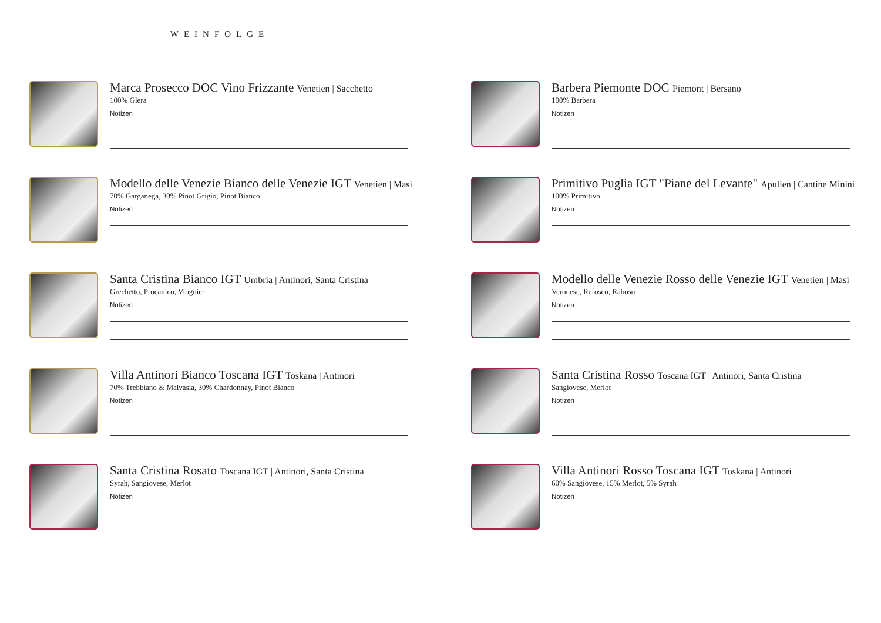WEINFOLGE
Marca Prosecco DOC Vino Frizzante Venetien | Sacchetto
100% Glera
Notizen
Modello delle Venezie Bianco delle Venezie IGT Venetien | Masi
70% Garganega, 30% Pinot Grigio, Pinot Bianco
Notizen
Santa Cristina Bianco IGT Umbria | Antinori, Santa Cristina
Grechetto, Procanico, Viognier
Notizen
Villa Antinori Bianco Toscana IGT Toskana | Antinori
70% Trebbiano & Malvasia, 30% Chardonnay, Pinot Bianco
Notizen
Santa Cristina Rosato Toscana IGT | Antinori, Santa Cristina
Syrah, Sangiovese, Merlot
Notizen
Barbera Piemonte DOC Piemont | Bersano
100% Barbera
Notizen
Primitivo Puglia IGT "Piane del Levante" Apulien | Cantine Minini
100% Primitivo
Notizen
Modello delle Venezie Rosso delle Venezie IGT Venetien | Masi
Veronese, Refosco, Raboso
Notizen
Santa Cristina Rosso Toscana IGT | Antinori, Santa Cristina
Sangiovese, Merlot
Notizen
Villa Antinori Rosso Toscana IGT Toskana | Antinori
60% Sangiovese, 15% Merlot, 5% Syrah
Notizen